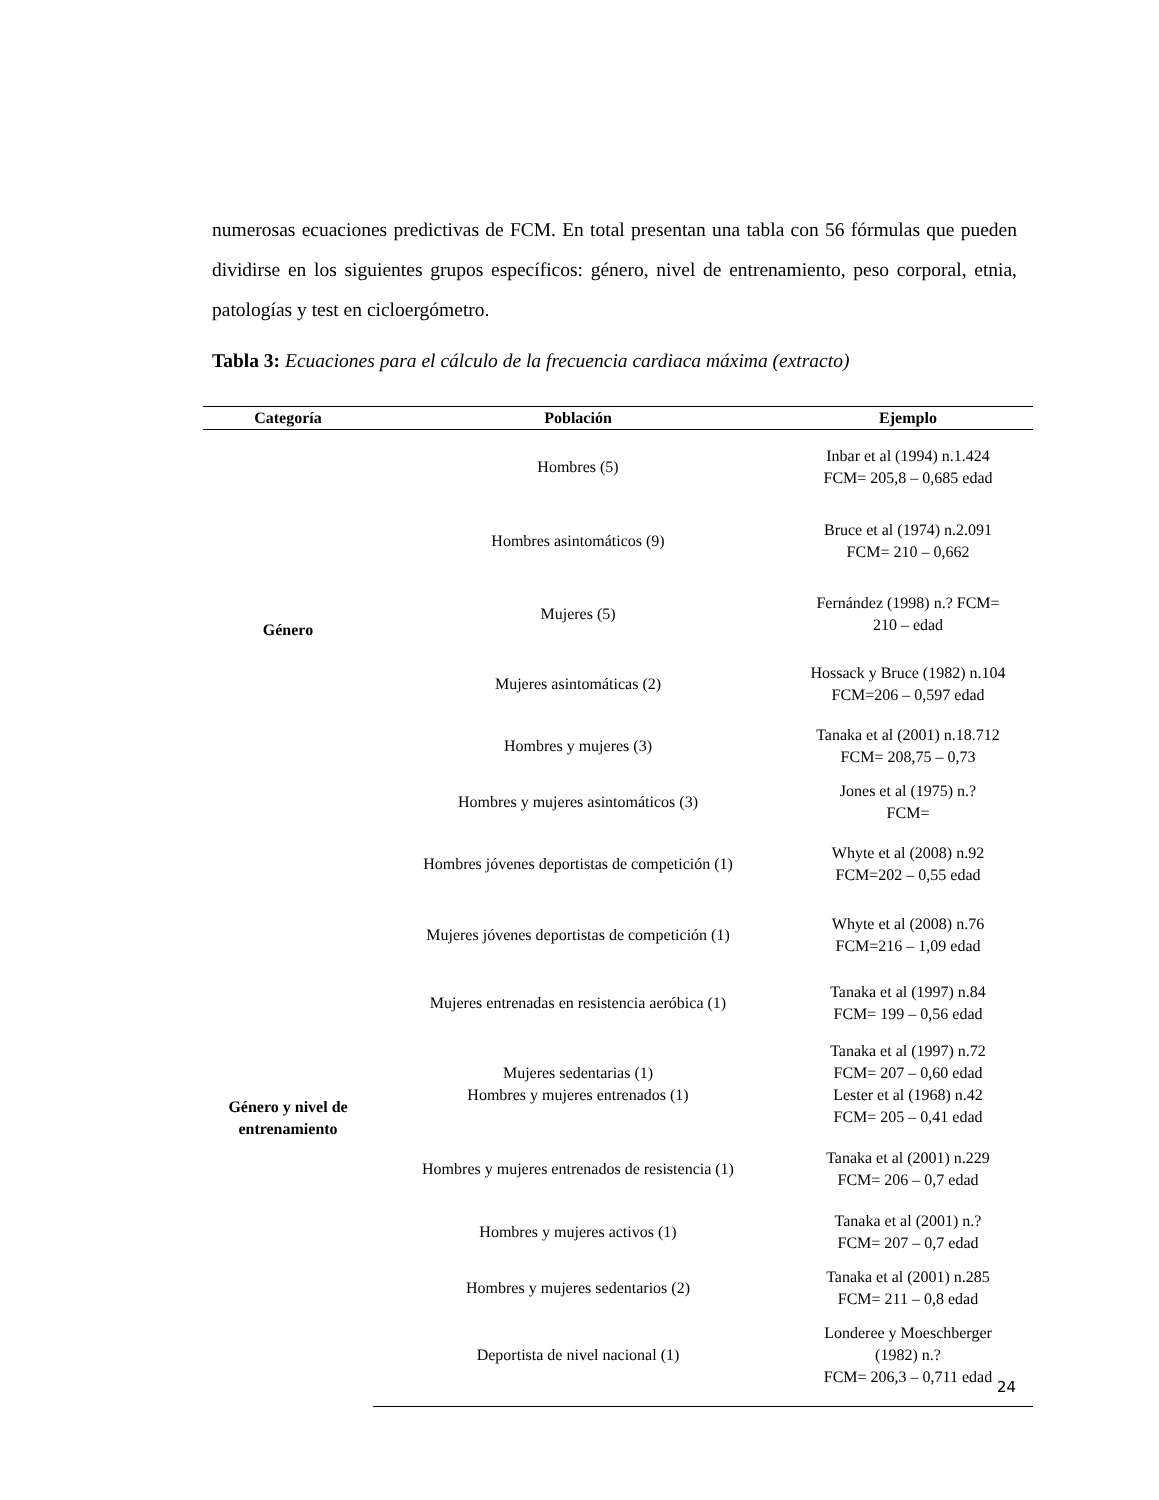numerosas ecuaciones predictivas de FCM. En total presentan una tabla con 56 fórmulas que pueden dividirse en los siguientes grupos específicos: género, nivel de entrenamiento, peso corporal, etnia, patologías y test en cicloergómetro.
Tabla 3: Ecuaciones para el cálculo de la frecuencia cardiaca máxima (extracto)
| Categoría | Población | Ejemplo |
| --- | --- | --- |
| Género | Hombres (5) | Inbar et al (1994) n.1.424 FCM= 205,8 – 0,685 edad |
| | Hombres asintomáticos (9) | Bruce et al (1974) n.2.091 FCM= 210 – 0,662 |
| | Mujeres (5) | Fernández (1998) n.? FCM= 210 – edad |
| | Mujeres asintomáticas (2) | Hossack y Bruce (1982) n.104 FCM=206 – 0,597 edad |
| | Hombres y mujeres (3) | Tanaka et al (2001) n.18.712 FCM= 208,75 – 0,73 |
| | Hombres y mujeres asintomáticos (3) | Jones et al (1975) n.? FCM= |
| Género y nivel de entrenamiento | Hombres jóvenes deportistas de competición (1) | Whyte et al (2008) n.92 FCM=202 – 0,55 edad |
| | Mujeres jóvenes deportistas de competición (1) | Whyte et al (2008) n.76 FCM=216 – 1,09 edad |
| | Mujeres entrenadas en resistencia aeróbica (1) | Tanaka et al (1997) n.84 FCM= 199 – 0,56 edad |
| | Mujeres sedentarias (1) Hombres y mujeres entrenados (1) | Tanaka et al (1997) n.72 FCM= 207 – 0,60 edad Lester et al (1968) n.42 FCM= 205 – 0,41 edad |
| | Hombres y mujeres entrenados de resistencia (1) | Tanaka et al (2001) n.229 FCM= 206 – 0,7 edad |
| | Hombres y mujeres activos (1) | Tanaka et al (2001) n.? FCM= 207 – 0,7 edad |
| | Hombres y mujeres sedentarios (2) | Tanaka et al (2001) n.285 FCM= 211 – 0,8 edad |
| | Deportista de nivel nacional (1) | Londeree y Moeschberger (1982) n.? FCM= 206,3 – 0,711 edad |
24